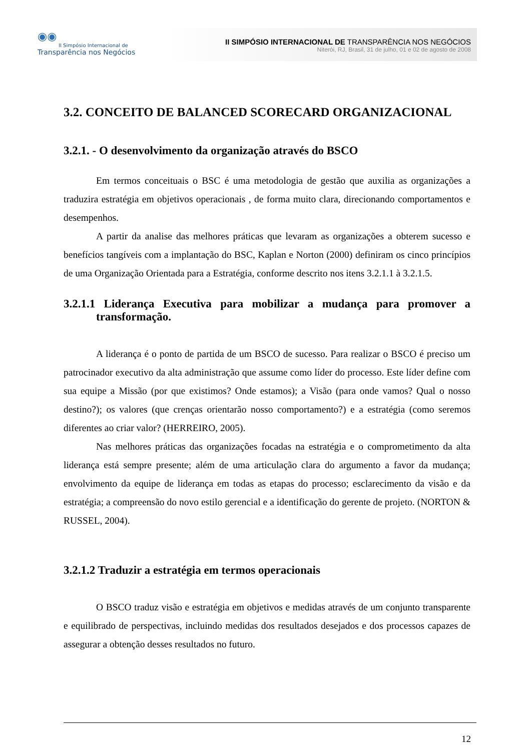◉◉
II Simpósio Internacional de
Transparência nos Negócios
II SIMPÓSIO INTERNACIONAL DE TRANSPARÊNCIA NOS NEGÓCIOS
Niterói, RJ, Brasil, 31 de julho, 01 e 02 de agosto de 2008
3.2. CONCEITO DE BALANCED SCORECARD ORGANIZACIONAL
3.2.1. - O desenvolvimento da organização através do BSCO
Em termos conceituais o BSC é uma metodologia de gestão que auxilia as organizações a traduzira estratégia em objetivos operacionais , de forma muito clara, direcionando comportamentos e desempenhos.
A partir da analise das melhores práticas que levaram as organizações a obterem sucesso e benefícios tangíveis com a implantação do BSC, Kaplan e Norton (2000) definiram os cinco princípios de uma Organização Orientada para a Estratégia, conforme descrito nos itens 3.2.1.1 à 3.2.1.5.
3.2.1.1 Liderança Executiva para mobilizar a mudança para promover a transformação.
A liderança é o ponto de partida de um BSCO de sucesso. Para realizar o BSCO é preciso um patrocinador executivo da alta administração que assume como líder do processo. Este líder define com sua equipe a Missão (por que existimos? Onde estamos); a Visão (para onde vamos? Qual o nosso destino?); os valores (que crenças orientarão nosso comportamento?) e a estratégia (como seremos diferentes ao criar valor? (HERREIRO, 2005).
Nas melhores práticas das organizações focadas na estratégia e o comprometimento da alta liderança está sempre presente; além de uma articulação clara do argumento a favor da mudança; envolvimento da equipe de liderança em todas as etapas do processo; esclarecimento da visão e da estratégia; a compreensão do novo estilo gerencial e a identificação do gerente de projeto. (NORTON & RUSSEL, 2004).
3.2.1.2 Traduzir a estratégia em termos operacionais
O BSCO traduz visão e estratégia em objetivos e medidas através de um conjunto transparente e equilibrado de perspectivas, incluindo medidas dos resultados desejados e dos processos capazes de assegurar a obtenção desses resultados no futuro.
12